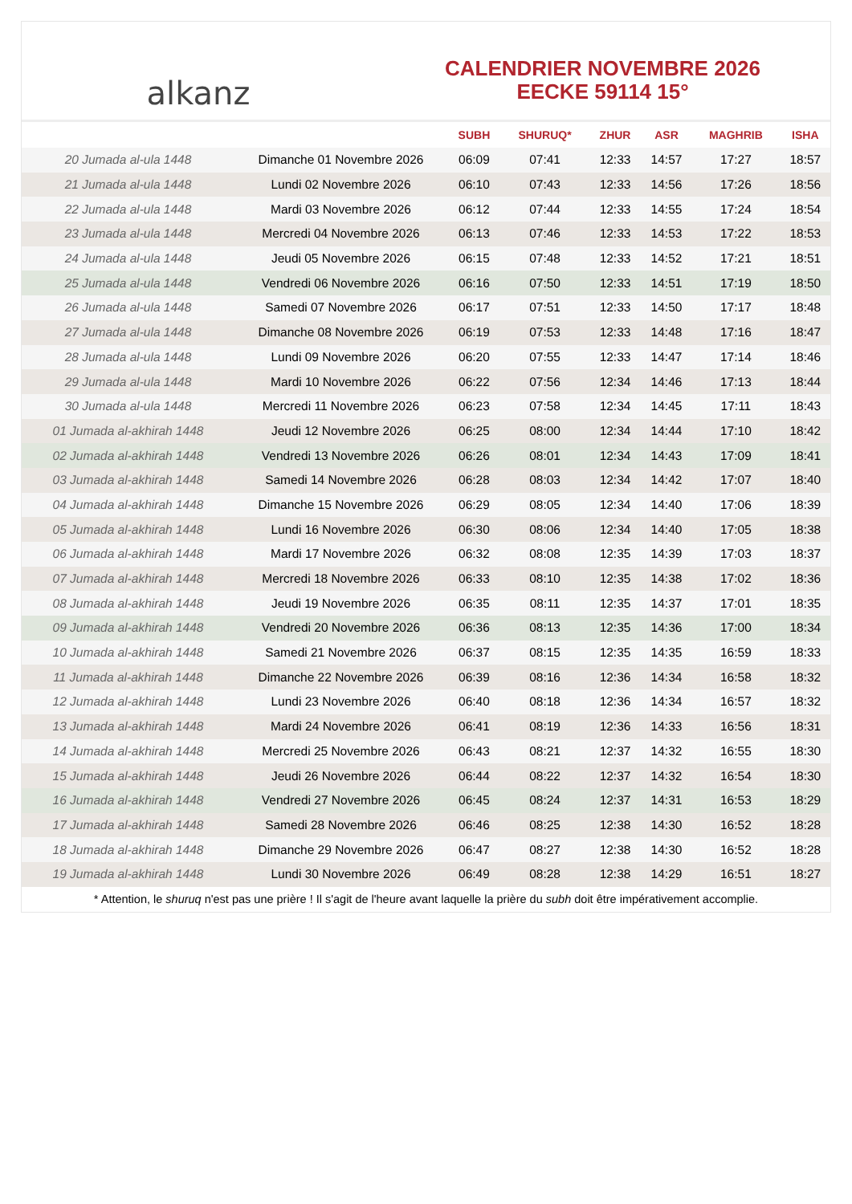alkanz
CALENDRIER NOVEMBRE 2026
EECKE 59114 15°
| | | SUBH | SHURUQ* | ZHUR | ASR | MAGHRIB | ISHA |
| --- | --- | --- | --- | --- | --- | --- | --- |
| 20 Jumada al-ula 1448 | Dimanche 01 Novembre 2026 | 06:09 | 07:41 | 12:33 | 14:57 | 17:27 | 18:57 |
| 21 Jumada al-ula 1448 | Lundi 02 Novembre 2026 | 06:10 | 07:43 | 12:33 | 14:56 | 17:26 | 18:56 |
| 22 Jumada al-ula 1448 | Mardi 03 Novembre 2026 | 06:12 | 07:44 | 12:33 | 14:55 | 17:24 | 18:54 |
| 23 Jumada al-ula 1448 | Mercredi 04 Novembre 2026 | 06:13 | 07:46 | 12:33 | 14:53 | 17:22 | 18:53 |
| 24 Jumada al-ula 1448 | Jeudi 05 Novembre 2026 | 06:15 | 07:48 | 12:33 | 14:52 | 17:21 | 18:51 |
| 25 Jumada al-ula 1448 | Vendredi 06 Novembre 2026 | 06:16 | 07:50 | 12:33 | 14:51 | 17:19 | 18:50 |
| 26 Jumada al-ula 1448 | Samedi 07 Novembre 2026 | 06:17 | 07:51 | 12:33 | 14:50 | 17:17 | 18:48 |
| 27 Jumada al-ula 1448 | Dimanche 08 Novembre 2026 | 06:19 | 07:53 | 12:33 | 14:48 | 17:16 | 18:47 |
| 28 Jumada al-ula 1448 | Lundi 09 Novembre 2026 | 06:20 | 07:55 | 12:33 | 14:47 | 17:14 | 18:46 |
| 29 Jumada al-ula 1448 | Mardi 10 Novembre 2026 | 06:22 | 07:56 | 12:34 | 14:46 | 17:13 | 18:44 |
| 30 Jumada al-ula 1448 | Mercredi 11 Novembre 2026 | 06:23 | 07:58 | 12:34 | 14:45 | 17:11 | 18:43 |
| 01 Jumada al-akhirah 1448 | Jeudi 12 Novembre 2026 | 06:25 | 08:00 | 12:34 | 14:44 | 17:10 | 18:42 |
| 02 Jumada al-akhirah 1448 | Vendredi 13 Novembre 2026 | 06:26 | 08:01 | 12:34 | 14:43 | 17:09 | 18:41 |
| 03 Jumada al-akhirah 1448 | Samedi 14 Novembre 2026 | 06:28 | 08:03 | 12:34 | 14:42 | 17:07 | 18:40 |
| 04 Jumada al-akhirah 1448 | Dimanche 15 Novembre 2026 | 06:29 | 08:05 | 12:34 | 14:40 | 17:06 | 18:39 |
| 05 Jumada al-akhirah 1448 | Lundi 16 Novembre 2026 | 06:30 | 08:06 | 12:34 | 14:40 | 17:05 | 18:38 |
| 06 Jumada al-akhirah 1448 | Mardi 17 Novembre 2026 | 06:32 | 08:08 | 12:35 | 14:39 | 17:03 | 18:37 |
| 07 Jumada al-akhirah 1448 | Mercredi 18 Novembre 2026 | 06:33 | 08:10 | 12:35 | 14:38 | 17:02 | 18:36 |
| 08 Jumada al-akhirah 1448 | Jeudi 19 Novembre 2026 | 06:35 | 08:11 | 12:35 | 14:37 | 17:01 | 18:35 |
| 09 Jumada al-akhirah 1448 | Vendredi 20 Novembre 2026 | 06:36 | 08:13 | 12:35 | 14:36 | 17:00 | 18:34 |
| 10 Jumada al-akhirah 1448 | Samedi 21 Novembre 2026 | 06:37 | 08:15 | 12:35 | 14:35 | 16:59 | 18:33 |
| 11 Jumada al-akhirah 1448 | Dimanche 22 Novembre 2026 | 06:39 | 08:16 | 12:36 | 14:34 | 16:58 | 18:32 |
| 12 Jumada al-akhirah 1448 | Lundi 23 Novembre 2026 | 06:40 | 08:18 | 12:36 | 14:34 | 16:57 | 18:32 |
| 13 Jumada al-akhirah 1448 | Mardi 24 Novembre 2026 | 06:41 | 08:19 | 12:36 | 14:33 | 16:56 | 18:31 |
| 14 Jumada al-akhirah 1448 | Mercredi 25 Novembre 2026 | 06:43 | 08:21 | 12:37 | 14:32 | 16:55 | 18:30 |
| 15 Jumada al-akhirah 1448 | Jeudi 26 Novembre 2026 | 06:44 | 08:22 | 12:37 | 14:32 | 16:54 | 18:30 |
| 16 Jumada al-akhirah 1448 | Vendredi 27 Novembre 2026 | 06:45 | 08:24 | 12:37 | 14:31 | 16:53 | 18:29 |
| 17 Jumada al-akhirah 1448 | Samedi 28 Novembre 2026 | 06:46 | 08:25 | 12:38 | 14:30 | 16:52 | 18:28 |
| 18 Jumada al-akhirah 1448 | Dimanche 29 Novembre 2026 | 06:47 | 08:27 | 12:38 | 14:30 | 16:52 | 18:28 |
| 19 Jumada al-akhirah 1448 | Lundi 30 Novembre 2026 | 06:49 | 08:28 | 12:38 | 14:29 | 16:51 | 18:27 |
* Attention, le shuruq n'est pas une prière ! Il s'agit de l'heure avant laquelle la prière du subh doit être impérativement accomplie.